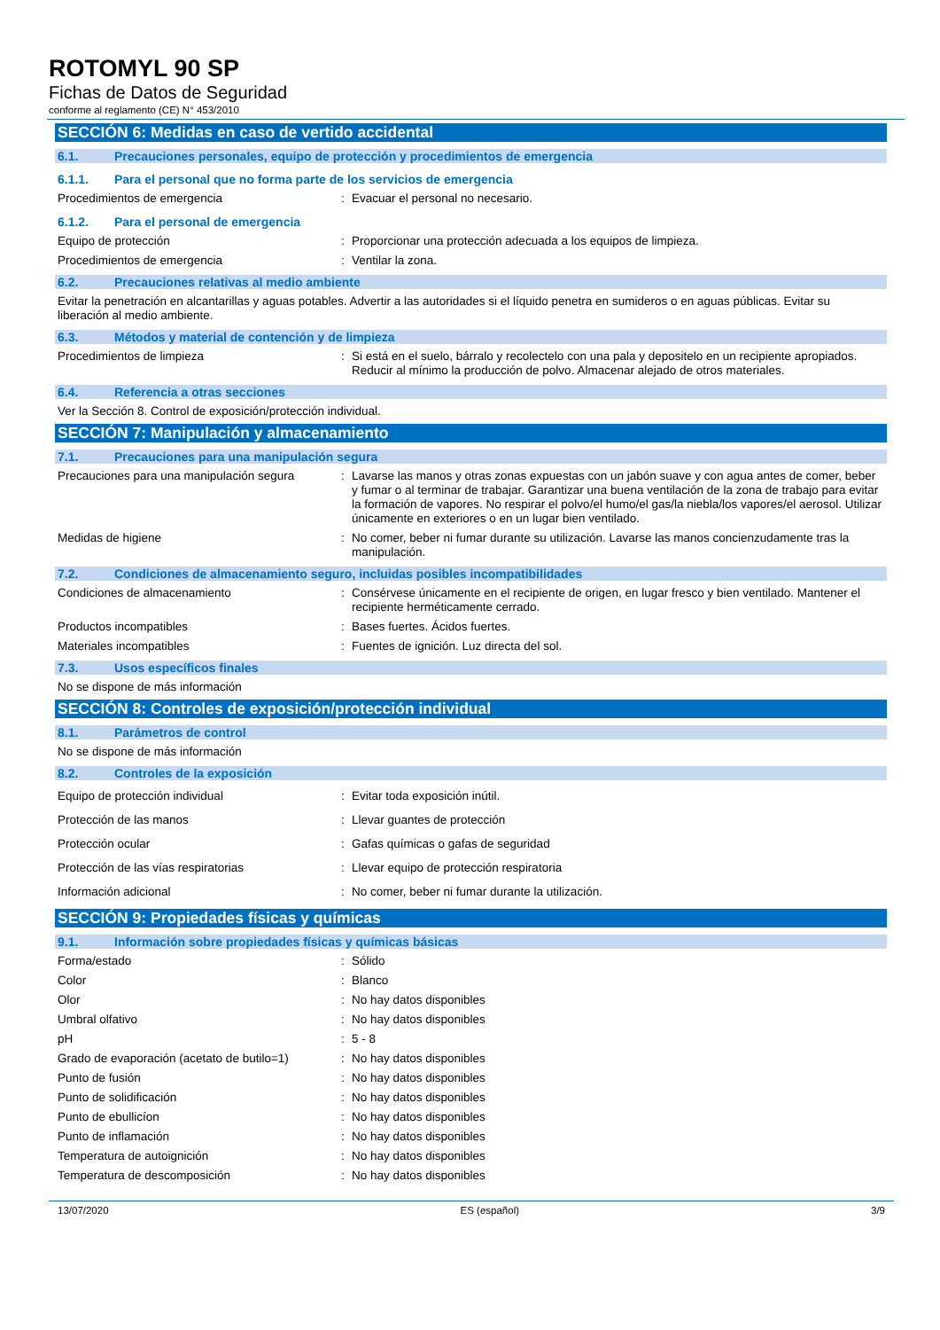ROTOMYL 90 SP
Fichas de Datos de Seguridad
conforme al reglamento (CE) N° 453/2010
SECCIÓN 6: Medidas en caso de vertido accidental
6.1. Precauciones personales, equipo de protección y procedimientos de emergencia
6.1.1. Para el personal que no forma parte de los servicios de emergencia
Procedimientos de emergencia: Evacuar el personal no necesario.
6.1.2. Para el personal de emergencia
Equipo de protección: Proporcionar una protección adecuada a los equipos de limpieza.
Procedimientos de emergencia: Ventilar la zona.
6.2. Precauciones relativas al medio ambiente
Evitar la penetración en alcantarillas y aguas potables. Advertir a las autoridades si el líquido penetra en sumideros o en aguas públicas. Evitar su liberación al medio ambiente.
6.3. Métodos y material de contención y de limpieza
Procedimientos de limpieza: Si está en el suelo, bárralo y recolectelo con una pala y depositelo en un recipiente apropiados. Reducir al mínimo la producción de polvo. Almacenar alejado de otros materiales.
6.4. Referencia a otras secciones
Ver la Sección 8. Control de exposición/protección individual.
SECCIÓN 7: Manipulación y almacenamiento
7.1. Precauciones para una manipulación segura
Precauciones para una manipulación segura: Lavarse las manos y otras zonas expuestas con un jabón suave y con agua antes de comer, beber y fumar o al terminar de trabajar. Garantizar una buena ventilación de la zona de trabajo para evitar la formación de vapores. No respirar el polvo/el humo/el gas/la niebla/los vapores/el aerosol. Utilizar únicamente en exteriores o en un lugar bien ventilado.
Medidas de higiene: No comer, beber ni fumar durante su utilización. Lavarse las manos concienzudamente tras la manipulación.
7.2. Condiciones de almacenamiento seguro, incluidas posibles incompatibilidades
Condiciones de almacenamiento: Consérvese únicamente en el recipiente de origen, en lugar fresco y bien ventilado. Mantener el recipiente herméticamente cerrado.
Productos incompatibles: Bases fuertes. Ácidos fuertes.
Materiales incompatibles: Fuentes de ignición. Luz directa del sol.
7.3. Usos específicos finales
No se dispone de más información
SECCIÓN 8: Controles de exposición/protección individual
8.1. Parámetros de control
No se dispone de más información
8.2. Controles de la exposición
Equipo de protección individual: Evitar toda exposición inútil.
Protección de las manos: Llevar guantes de protección
Protección ocular: Gafas químicas o gafas de seguridad
Protección de las vías respiratorias: Llevar equipo de protección respiratoria
Información adicional: No comer, beber ni fumar durante la utilización.
SECCIÓN 9: Propiedades físicas y químicas
9.1. Información sobre propiedades físicas y químicas básicas
Forma/estado: Sólido
Color: Blanco
Olor: No hay datos disponibles
Umbral olfativo: No hay datos disponibles
pH: 5 - 8
Grado de evaporación (acetato de butilo=1): No hay datos disponibles
Punto de fusión: No hay datos disponibles
Punto de solidificación: No hay datos disponibles
Punto de ebullicíon: No hay datos disponibles
Punto de inflamación: No hay datos disponibles
Temperatura de autoignición: No hay datos disponibles
Temperatura de descomposición: No hay datos disponibles
13/07/2020 ES (español) 3/9